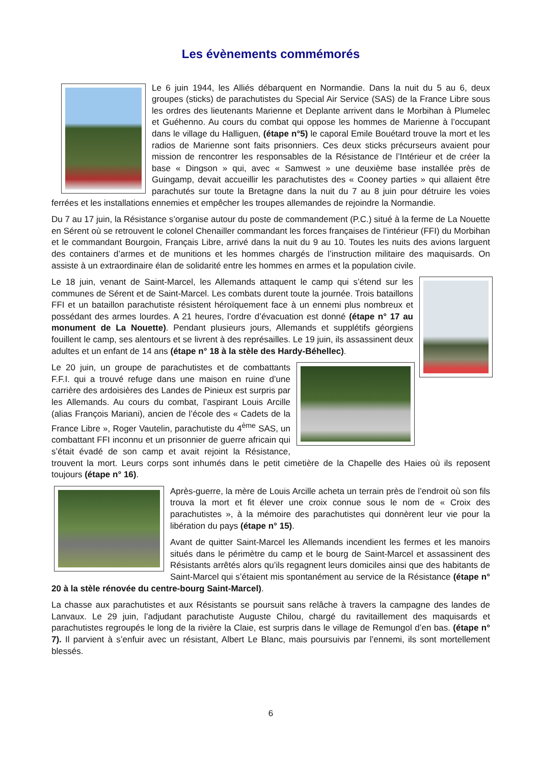Les évènements commémorés
Le 6 juin 1944, les Alliés débarquent en Normandie. Dans la nuit du 5 au 6, deux groupes (sticks) de parachutistes du Special Air Service (SAS) de la France Libre sous les ordres des lieutenants Marienne et Deplante arrivent dans le Morbihan à Plumelec et Guéhenno. Au cours du combat qui oppose les hommes de Marienne à l’occupant dans le village du Halliguen, (étape n°5) le caporal Emile Bouétard trouve la mort et les radios de Marienne sont faits prisonniers. Ces deux sticks précurseurs avaient pour mission de rencontrer les responsables de la Résistance de l’Intérieur et de créer la base « Dingson » qui, avec « Samwest » une deuxième base installée près de Guingamp, devait accueillir les parachutistes des « Cooney parties » qui allaient être parachutés sur toute la Bretagne dans la nuit du 7 au 8 juin pour détruire les voies ferrées et les installations ennemies et empêcher les troupes allemandes de rejoindre la Normandie.
Du 7 au 17 juin, la Résistance s’organise autour du poste de commandement (P.C.) situé à la ferme de La Nouette en Sérent où se retrouvent le colonel Chenailler commandant les forces françaises de l’intérieur (FFI) du Morbihan et le commandant Bourgoin, Français Libre, arrivé dans la nuit du 9 au 10. Toutes les nuits des avions larguent des containers d’armes et de munitions et les hommes chargés de l’instruction militaire des maquisards. On assiste à un extraordinaire élan de solidarité entre les hommes en armes et la population civile.
Le 18 juin, venant de Saint-Marcel, les Allemands attaquent le camp qui s’étend sur les communes de Sérent et de Saint-Marcel. Les combats durent toute la journée. Trois bataillons FFI et un bataillon parachutiste résistent héroïquement face à un ennemi plus nombreux et possédant des armes lourdes. A 21 heures, l’ordre d’évacuation est donné (étape n° 17 au monument de La Nouette). Pendant plusieurs jours, Allemands et supplétifs géorgiens fouillent le camp, ses alentours et se livrent à des représailles. Le 19 juin, ils assassinent deux adultes et un enfant de 14 ans (étape n° 18 à la stèle des Hardy-Béhellec).
Le 20 juin, un groupe de parachutistes et de combattants F.F.I. qui a trouvé refuge dans une maison en ruine d’une carrière des ardoisières des Landes de Pinieux est surpris par les Allemands. Au cours du combat, l’aspirant Louis Arcille (alias François Mariani), ancien de l’école des « Cadets de la France Libre », Roger Vautelin, parachutiste du 4<sup>ème</sup> SAS, un combattant FFI inconnu et un prisonnier de guerre africain qui s’était évadé de son camp et avait rejoint la Résistance, trouvent la mort. Leurs corps sont inhumés dans le petit cimetière de la Chapelle des Haies où ils reposent toujours (étape n° 16).
Après-guerre, la mère de Louis Arcille acheta un terrain près de l’endroit où son fils trouva la mort et fit élever une croix connue sous le nom de « Croix des parachutistes », à la mémoire des parachutistes qui donnèrent leur vie pour la libération du pays (étape n° 15).
Avant de quitter Saint-Marcel les Allemands incendient les fermes et les manoirs situés dans le périmètre du camp et le bourg de Saint-Marcel et assassinent des Résistants arrêtés alors qu’ils regagnent leurs domiciles ainsi que des habitants de Saint-Marcel qui s’étaient mis spontanément au service de la Résistance (étape n° 20 à la stèle rénovée du centre-bourg Saint-Marcel).
La chasse aux parachutistes et aux Résistants se poursuit sans relâche à travers la campagne des landes de Lanvaux. Le 29 juin, l’adjudant parachutiste Auguste Chilou, chargé du ravitaillement des maquisards et parachutistes regroupés le long de la rivière la Claie, est surpris dans le village de Remungol d’en bas. (étape n° 7). Il parvient à s’enfuir avec un résistant, Albert Le Blanc, mais poursuivis par l’ennemi, ils sont mortellement blessés.
6